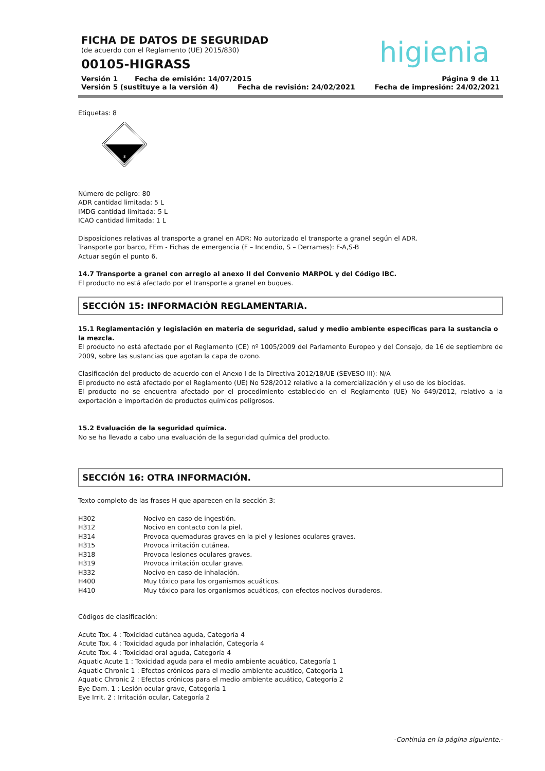FICHA DE DATOS DE SEGURIDAD
(de acuerdo con el Reglamento (UE) 2015/830)
00105-HIGRASS
higienia
Versión 1 Fecha de emisión: 14/07/2015 Página 9 de 11
Versión 5 (sustituye a la versión 4) Fecha de revisión: 24/02/2021 Fecha de impresión: 24/02/2021
Etiquetas: 8
8
Número de peligro: 80
ADR cantidad limitada: 5 L
IMDG cantidad limitada: 5 L
ICAO cantidad limitada: 1 L
Disposiciones relativas al transporte a granel en ADR: No autorizado el transporte a granel según el ADR.
Transporte por barco, FEm - Fichas de emergencia (F – Incendio, S – Derrames): F-A,S-B
Actuar según el punto 6.
14.7 Transporte a granel con arreglo al anexo II del Convenio MARPOL y del Código IBC.
El producto no está afectado por el transporte a granel en buques.
SECCIÓN 15: INFORMACIÓN REGLAMENTARIA.
15.1 Reglamentación y legislación en materia de seguridad, salud y medio ambiente específicas para la sustancia o la mezcla.
El producto no está afectado por el Reglamento (CE) nº 1005/2009 del Parlamento Europeo y del Consejo, de 16 de septiembre de 2009, sobre las sustancias que agotan la capa de ozono.
Clasificación del producto de acuerdo con el Anexo I de la Directiva 2012/18/UE (SEVESO III): N/A
El producto no está afectado por el Reglamento (UE) No 528/2012 relativo a la comercialización y el uso de los biocidas.
El producto no se encuentra afectado por el procedimiento establecido en el Reglamento (UE) No 649/2012, relativo a la exportación e importación de productos químicos peligrosos.
15.2 Evaluación de la seguridad química.
No se ha llevado a cabo una evaluación de la seguridad química del producto.
SECCIÓN 16: OTRA INFORMACIÓN.
Texto completo de las frases H que aparecen en la sección 3:
| H302 | Nocivo en caso de ingestión. |
| H312 | Nocivo en contacto con la piel. |
| H314 | Provoca quemaduras graves en la piel y lesiones oculares graves. |
| H315 | Provoca irritación cutánea. |
| H318 | Provoca lesiones oculares graves. |
| H319 | Provoca irritación ocular grave. |
| H332 | Nocivo en caso de inhalación. |
| H400 | Muy tóxico para los organismos acuáticos. |
| H410 | Muy tóxico para los organismos acuáticos, con efectos nocivos duraderos. |
Códigos de clasificación:
Acute Tox. 4 : Toxicidad cutánea aguda, Categoría 4
Acute Tox. 4 : Toxicidad aguda por inhalación, Categoría 4
Acute Tox. 4 : Toxicidad oral aguda, Categoría 4
Aquatic Acute 1 : Toxicidad aguda para el medio ambiente acuático, Categoría 1
Aquatic Chronic 1 : Efectos crónicos para el medio ambiente acuático, Categoría 1
Aquatic Chronic 2 : Efectos crónicos para el medio ambiente acuático, Categoría 2
Eye Dam. 1 : Lesión ocular grave, Categoría 1
Eye Irrit. 2 : Irritación ocular, Categoría 2
-Continúa en la página siguiente.-